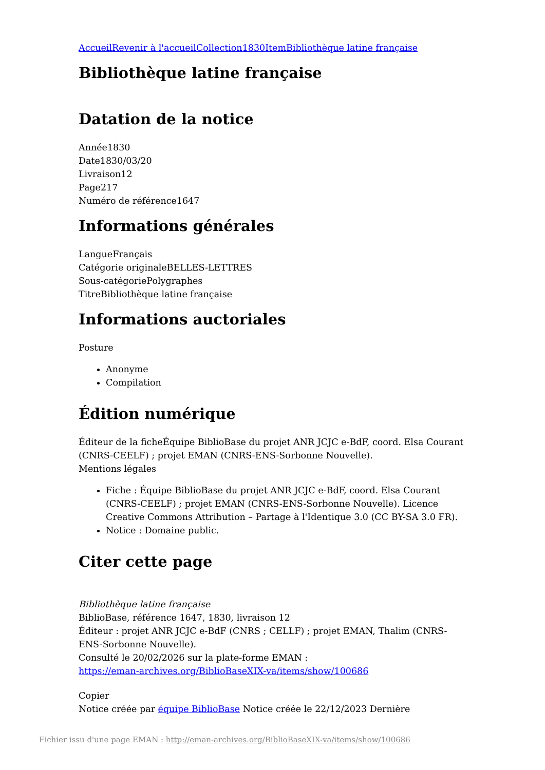Accueil Revenir à l'accueil Collection 1830 Item Bibliothèque latine française
Bibliothèque latine française
Datation de la notice
Année1830
Date1830/03/20
Livraison12
Page217
Numéro de référence1647
Informations générales
LangueFrançais
Catégorie originaleBELLES-LETTRES
Sous-catégoriePolygraphes
TitreBibliothèque latine française
Informations auctoriales
Posture
Anonyme
Compilation
Édition numérique
Éditeur de la ficheÉquipe BiblioBase du projet ANR JCJC e-BdF, coord. Elsa Courant (CNRS-CEELF) ; projet EMAN (CNRS-ENS-Sorbonne Nouvelle).
Mentions légales
Fiche : Équipe BiblioBase du projet ANR JCJC e-BdF, coord. Elsa Courant (CNRS-CEELF) ; projet EMAN (CNRS-ENS-Sorbonne Nouvelle). Licence Creative Commons Attribution – Partage à l'Identique 3.0 (CC BY-SA 3.0 FR).
Notice : Domaine public.
Citer cette page
Bibliothèque latine française
BiblioBase, référence 1647, 1830, livraison 12
Éditeur : projet ANR JCJC e-BdF (CNRS ; CELLF) ; projet EMAN, Thalim (CNRS-ENS-Sorbonne Nouvelle).
Consulté le 20/02/2026 sur la plate-forme EMAN :
https://eman-archives.org/BiblioBaseXIX-va/items/show/100686
Copier
Notice créée par équipe BiblioBase Notice créée le 22/12/2023 Dernière
Fichier issu d'une page EMAN : http://eman-archives.org/BiblioBaseXIX-va/items/show/100686